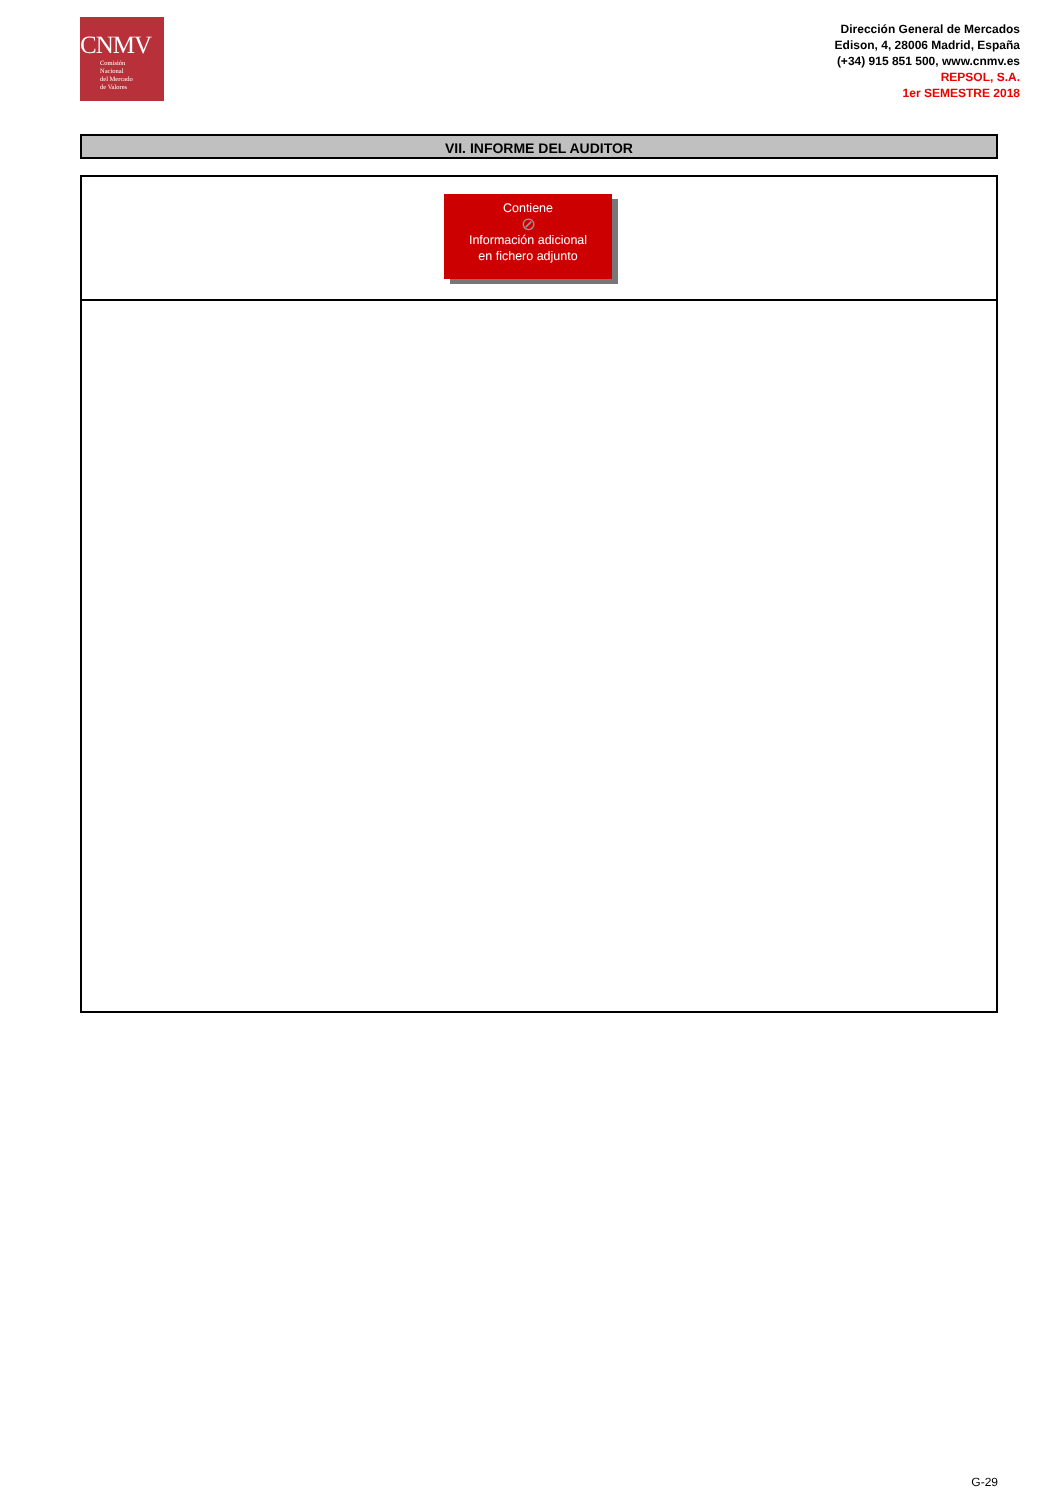CNMV
Comisión
Nacional
del Mercado
de Valores
Dirección General de Mercados
Edison, 4, 28006 Madrid, España
(+34) 915 851 500, www.cnmv.es
REPSOL, S.A.
1er SEMESTRE 2018
VII. INFORME DEL AUDITOR
Contiene
⊘
Información adicional
en fichero adjunto
G-29